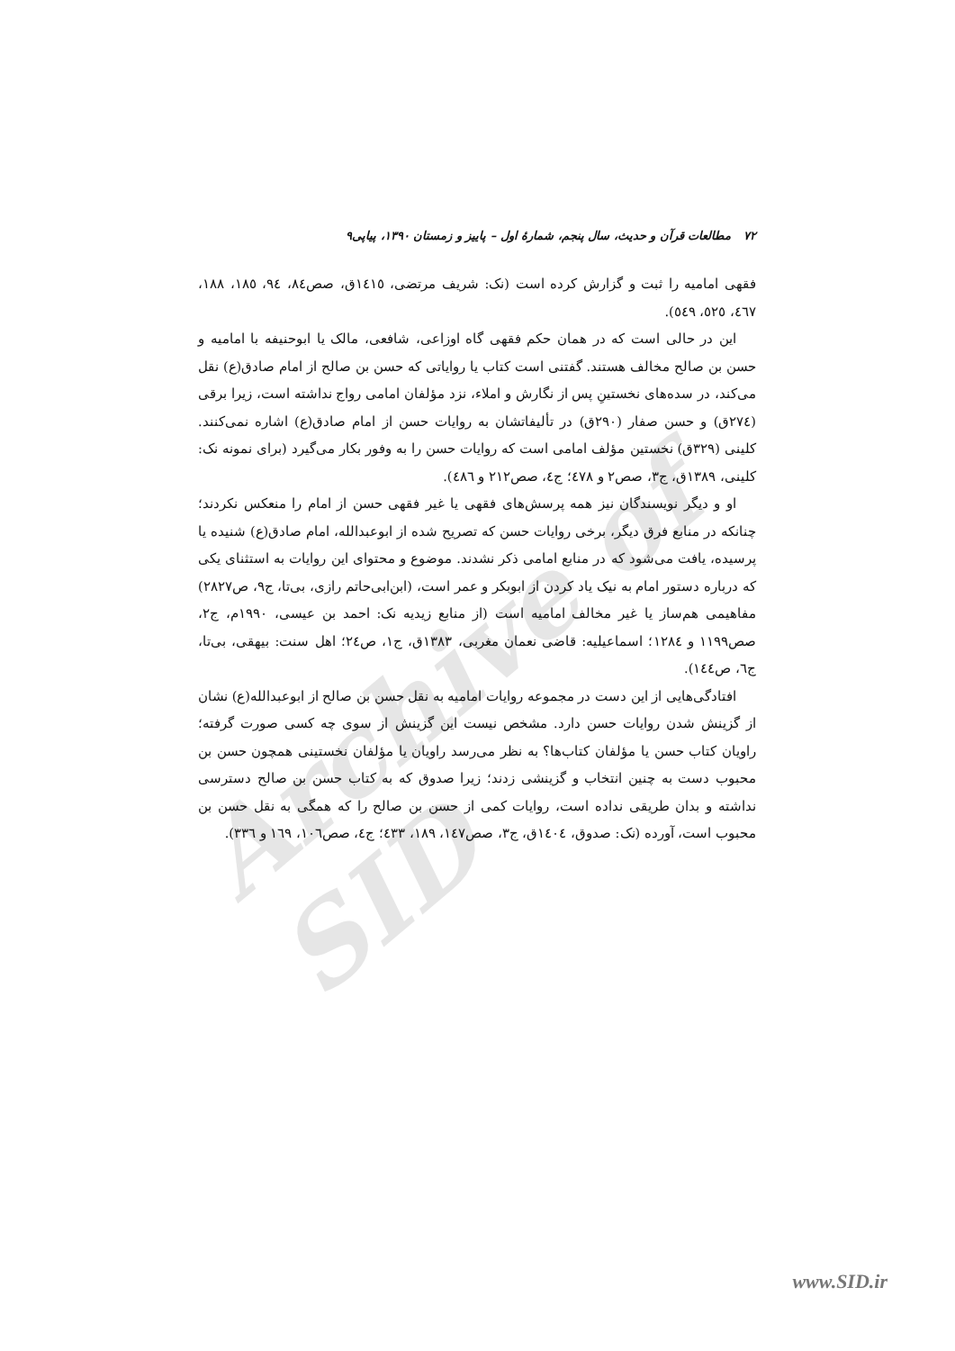Archive of SID
۷۲ مطالعات قرآن و حدیث، سال پنجم، شمارهٔ اول – پاییز و زمستان ۱۳۹۰، پیاپی۹
فقهی امامیه را ثبت و گزارش کرده است (نک: شریف مرتضی، ١٤١٥ق، صص٨٤، ٩٤، ١٨٥، ١٨٨، ٤٦٧، ٥٢٥، ٥٤٩).
این در حالی است که در همان حکم فقهی گاه اوزاعی، شافعی، مالک یا ابوحنیفه با امامیه و حسن بن صالح مخالف هستند. گفتنی است کتاب یا روایاتی که حسن بن صالح از امام صادق(ع) نقل می‌کند، در سده‌های نخستینِ پس از نگارش و املاء، نزد مؤلفان امامی رواج نداشته است، زیرا برقی (٢٧٤ق) و حسن صفار (٢٩٠ق) در تألیفاتشان به روایات حسن از امام صادق(ع) اشاره نمی‌کنند. کلینی (٣٢٩ق) نخستین مؤلف امامی است که روایات حسن را به وفور بکار می‌گیرد (برای نمونه نک: کلینی، ١٣٨٩ق، ج٣، صص٢ و ٤٧٨؛ ج٤، صص٢١٢ و ٤٨٦).
او و دیگر نویسندگان نیز همه پرسش‌های فقهی یا غیر فقهی حسن از امام را منعکس نکردند؛ چنانکه در منابع فرق دیگر، برخی روایات حسن که تصریح شده از ابوعبدالله، امام صادق(ع) شنیده یا پرسیده، یافت می‌شود که در منابع امامی ذکر نشدند. موضوع و محتوای این روایات به استثنای یکی که درباره دستور امام به نیک یاد کردن از ابوبکر و عمر است، (ابن‌ابی‌حاتم رازی، بی‌تا، ج٩، ص٢٨٢٧) مفاهیمی هم‌ساز یا غیر مخالف امامیه است (از منابع زیدیه نک: احمد بن عیسی، ١٩٩٠م، ج٢، صص١١٩٩ و ١٢٨٤؛ اسماعیلیه: قاضی نعمان مغربی، ١٣٨٣ق، ج١، ص٢٤؛ اهل سنت: بیهقی، بی‌تا، ج٦، ص١٤٤).
افتادگی‌هایی از این دست در مجموعه روایات امامیه به نقل حسن بن صالح از ابوعبدالله(ع) نشان از گزینش شدن روایات حسن دارد. مشخص نیست این گزینش از سوی چه کسی صورت گرفته؛ راویان کتاب حسن یا مؤلفان کتاب‌ها؟ به نظر می‌رسد راویان یا مؤلفان نخستینی همچون حسن بن محبوب دست به چنین انتخاب و گزینشی زدند؛ زیرا صدوق که به کتاب حسن بن صالح دسترسی نداشته و بدان طریقی نداده است، روایات کمی از حسن بن صالح را که همگی به نقل حسن بن محبوب است، آورده (نک: صدوق، ١٤٠٤ق، ج٣، صص١٤٧، ١٨٩، ٤٣٣؛ ج٤، صص١٠٦، ١٦٩ و ٣٣٦).
www.SID.ir